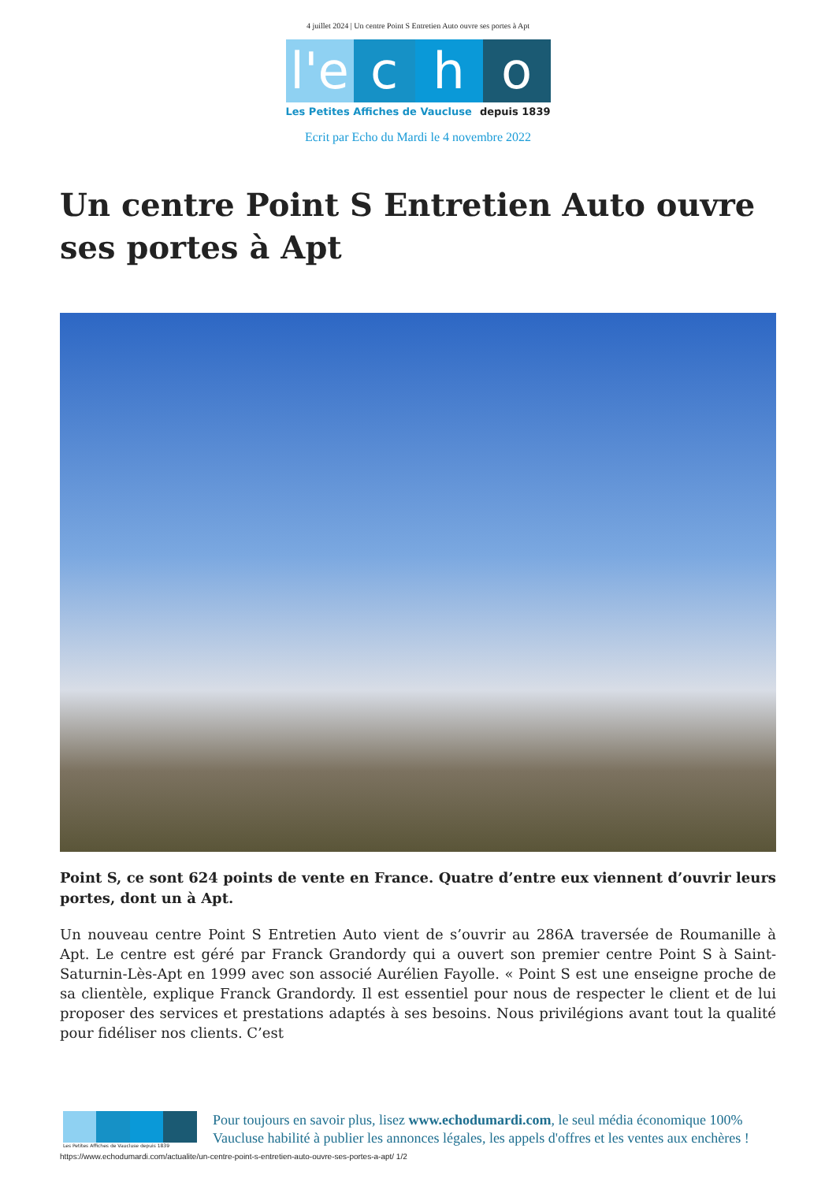4 juillet 2024 | Un centre Point S Entretien Auto ouvre ses portes à Apt
l'e
c h o
Les Petites Affiches de Vaucluse depuis 1839
Ecrit par Echo du Mardi le 4 novembre 2022
Un centre Point S Entretien Auto ouvre ses portes à Apt
Point S, ce sont 624 points de vente en France. Quatre d’entre eux viennent d’ouvrir leurs portes, dont un à Apt.
Un nouveau centre Point S Entretien Auto vient de s’ouvrir au 286A traversée de Roumanille à Apt. Le centre est géré par Franck Grandordy qui a ouvert son premier centre Point S à Saint-Saturnin-Lès-Apt en 1999 avec son associé Aurélien Fayolle. « Point S est une enseigne proche de sa clientèle, explique Franck Grandordy. Il est essentiel pour nous de respecter le client et de lui proposer des services et prestations adaptés à ses besoins. Nous privilégions avant tout la qualité pour fidéliser nos clients. C’est
Les Petites Affiches de Vaucluse depuis 1839
Pour toujours en savoir plus, lisez www.echodumardi.com, le seul média économique 100% Vaucluse habilité à publier les annonces légales, les appels d'offres et les ventes aux enchères !
https://www.echodumardi.com/actualite/un-centre-point-s-entretien-auto-ouvre-ses-portes-a-apt/ 1/2